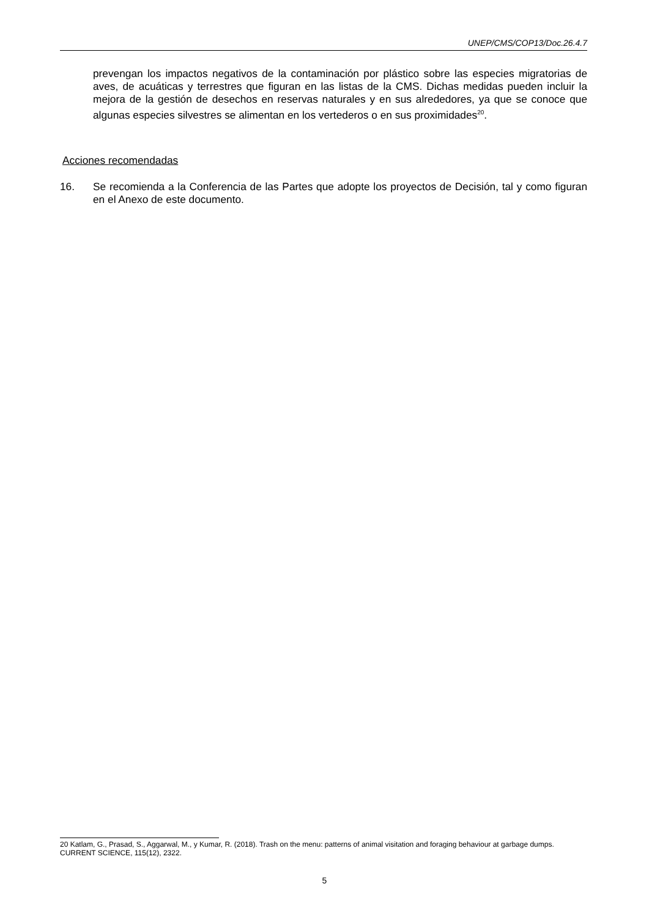UNEP/CMS/COP13/Doc.26.4.7
prevengan los impactos negativos de la contaminación por plástico sobre las especies migratorias de aves, de acuáticas y terrestres que figuran en las listas de la CMS. Dichas medidas pueden incluir la mejora de la gestión de desechos en reservas naturales y en sus alrededores, ya que se conoce que algunas especies silvestres se alimentan en los vertederos o en sus proximidades<sup>20</sup>.
Acciones recomendadas
16. Se recomienda a la Conferencia de las Partes que adopte los proyectos de Decisión, tal y como figuran en el Anexo de este documento.
20 Katlam, G., Prasad, S., Aggarwal, M., y Kumar, R. (2018). Trash on the menu: patterns of animal visitation and foraging behaviour at garbage dumps. CURRENT SCIENCE, 115(12), 2322.
5